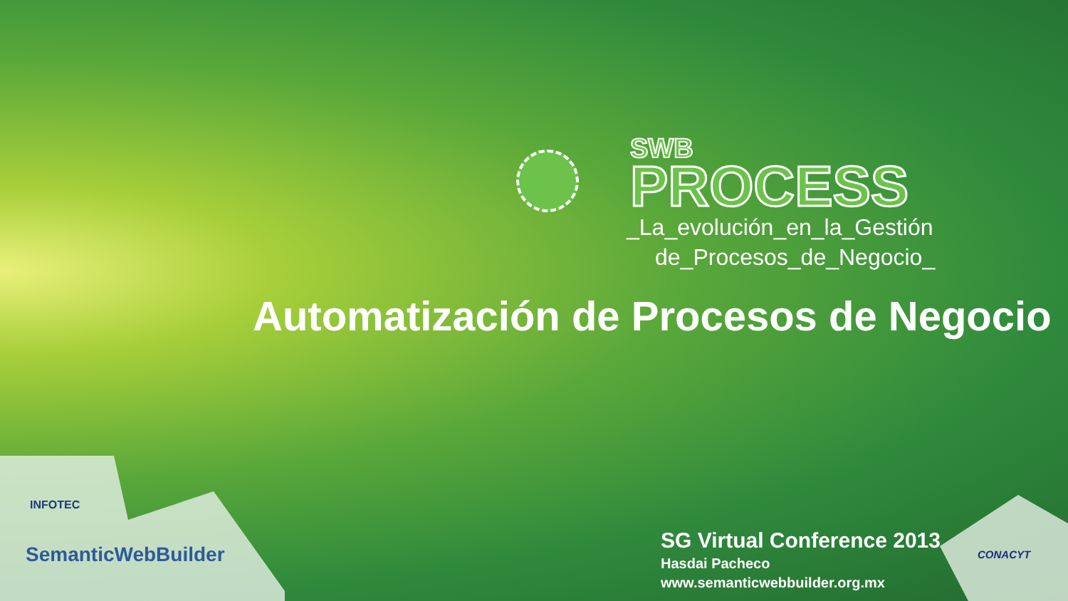SWB
PROCESS
_La_evolución_en_la_Gestión
de_Procesos_de_Negocio_
Automatización de Procesos de Negocio
SG Virtual Conference 2013
Hasdai Pacheco
www.semanticwebbuilder.org.mx
INFOTEC
SemanticWebBuilder CONACYT